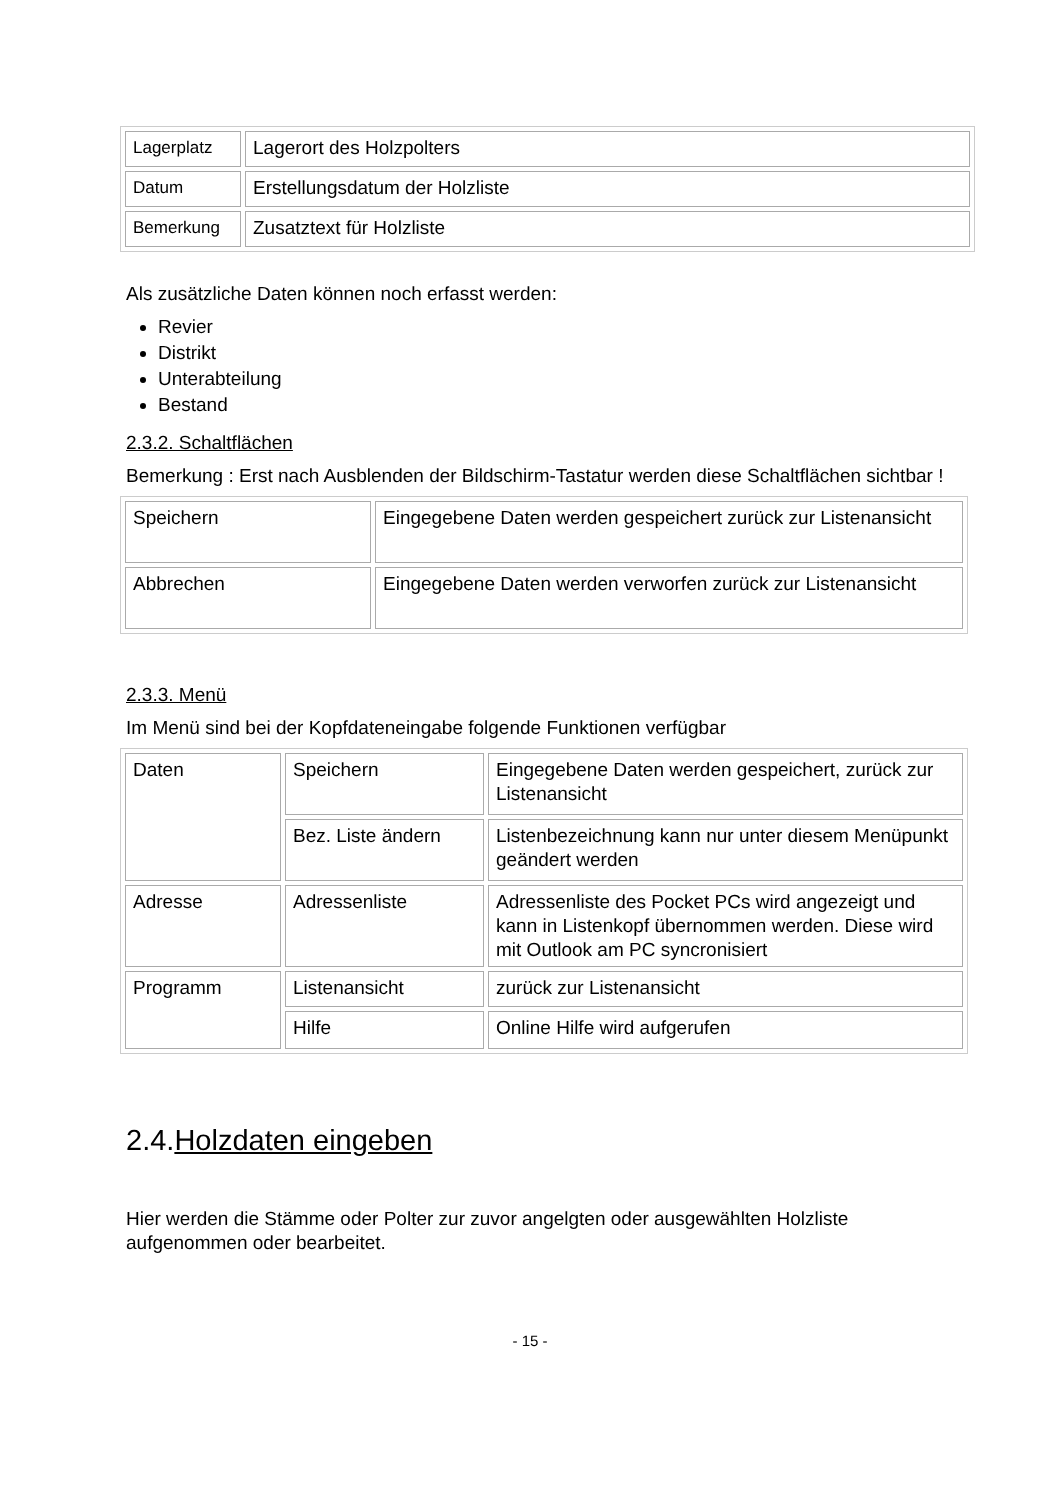| Lagerplatz | Lagerort des Holzpolters |
| Datum | Erstellungsdatum der Holzliste |
| Bemerkung | Zusatztext für Holzliste |
Als zusätzliche Daten können noch erfasst werden:
Revier
Distrikt
Unterabteilung
Bestand
2.3.2. Schaltflächen
Bemerkung : Erst nach Ausblenden der Bildschirm-Tastatur werden diese Schaltflächen sichtbar !
| Speichern | Eingegebene Daten werden gespeichert zurück zur Listenansicht |
| Abbrechen | Eingegebene Daten werden verworfen zurück zur Listenansicht |
2.3.3. Menü
Im Menü sind bei der Kopfdateneingabe folgende Funktionen verfügbar
| Daten | Speichern | Eingegebene Daten werden gespeichert, zurück zur Listenansicht |
| | Bez. Liste ändern | Listenbezeichnung kann nur unter diesem Menüpunkt geändert werden |
| Adresse | Adressenliste | Adressenliste des Pocket PCs wird angezeigt und kann in Listenkopf übernommen werden. Diese wird mit Outlook am PC syncronisiert |
| Programm | Listenansicht | zurück zur Listenansicht |
| | Hilfe | Online Hilfe wird aufgerufen |
2.4.Holzdaten eingeben
Hier werden die Stämme oder Polter zur zuvor angelgten oder ausgewählten Holzliste aufgenommen oder bearbeitet.
- 15 -